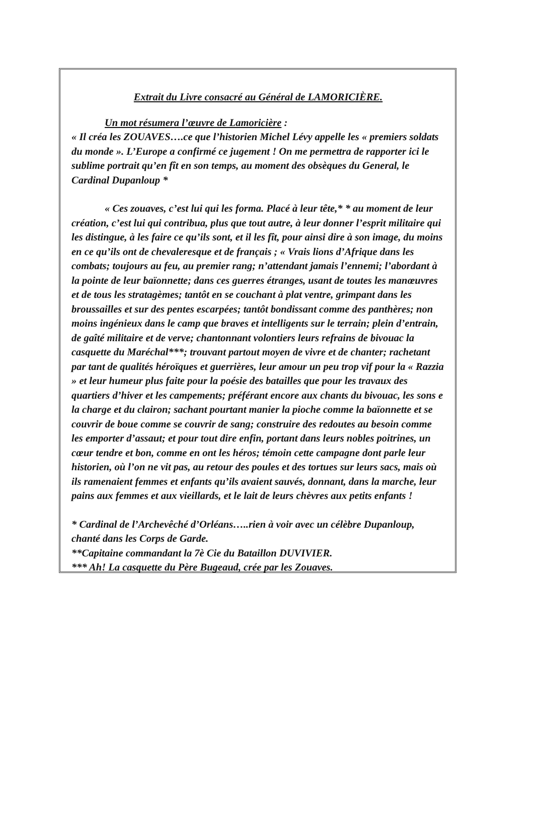Extrait du Livre consacré au Général de LAMORICIÈRE.
Un mot résumera l’œuvre de Lamoricière :
« Il créa les ZOUAVES….ce que l’historien Michel Lévy appelle les « premiers soldats du monde ». L’Europe a confirmé ce jugement ! On me permettra de rapporter ici le sublime portrait qu’en fît en son temps, au moment des obsèques du General, le Cardinal Dupanloup *
« Ces zouaves, c’est lui qui les forma. Placé à leur tête,* * au moment de leur création, c’est lui qui contribua, plus que tout autre, à leur donner l’esprit militaire qui les distingue, à les faire ce qu’ils sont, et il les fît, pour ainsi dire à son image, du moins en ce qu’ils ont de chevaleresque et de français ; « Vrais lions d’Afrique dans les combats; toujours au feu, au premier rang; n’attendant jamais l’ennemi; l’abordant à la pointe de leur baïonnette; dans ces guerres étranges, usant de toutes les manœuvres et de tous les stratagèmes; tantôt en se couchant à plat ventre, grimpant dans les broussailles et sur des pentes escarpées; tantôt bondissant comme des panthères; non moins ingénieux dans le camp que braves et intelligents sur le terrain; plein d’entrain, de gaîté militaire et de verve; chantonnant volontiers leurs refrains de bivouac la casquette du Maréchal***; trouvant partout moyen de vivre et de chanter; rachetant par tant de qualités héroïques et guerrières, leur amour un peu trop vif pour la « Razzia » et leur humeur plus faite pour la poésie des batailles que pour les travaux des quartiers d’hiver et les campements; préférant encore aux chants du bivouac, les sons e la charge et du clairon; sachant pourtant manier la pioche comme la baïonnette et se couvrir de boue comme se couvrir de sang; construire des redoutes au besoin comme les emporter d’assaut; et pour tout dire enfin, portant dans leurs nobles poitrines, un cœur tendre et bon, comme en ont les héros; témoin cette campagne dont parle leur historien, où l’on ne vit pas, au retour des poules et des tortues sur leurs sacs, mais où ils ramenaient femmes et enfants qu’ils avaient sauvés, donnant, dans la marche, leur pains aux femmes et aux vieillards, et le lait de leurs chèvres aux petits enfants !
* Cardinal de l’Archevêché d’Orléans…..rien à voir avec un célèbre Dupanloup, chanté dans les Corps de Garde.
**Capitaine commandant la 7è Cie du Bataillon DUVIVIER.
*** Ah! La casquette du Père Bugeaud, crée par les Zouaves.